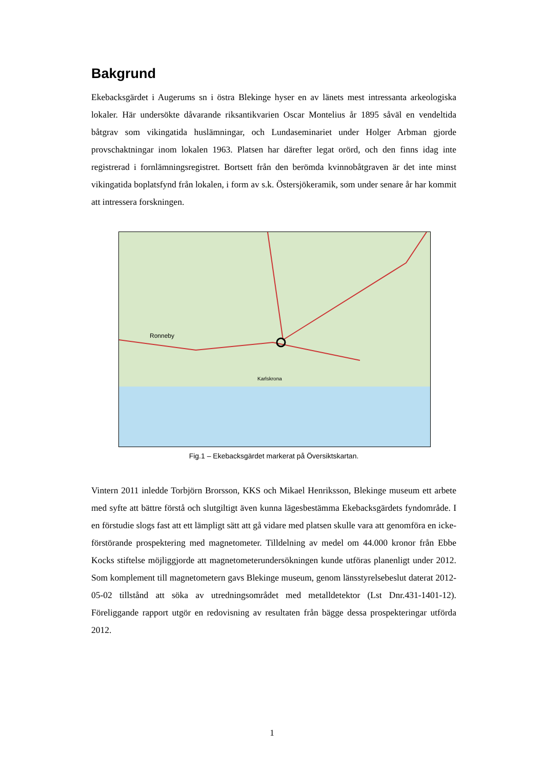Bakgrund
Ekebacksgärdet i Augerums sn i östra Blekinge hyser en av länets mest intressanta arkeologiska lokaler. Här undersökte dåvarande riksantikvarien Oscar Montelius år 1895 såväl en vendeltida båtgrav som vikingatida huslämningar, och Lundaseminariet under Holger Arbman gjorde provschaktningar inom lokalen 1963. Platsen har därefter legat orörd, och den finns idag inte registrerad i fornlämningsregistret. Bortsett från den berömda kvinnobåtgraven är det inte minst vikingatida boplatsfynd från lokalen, i form av s.k. Östersjökeramik, som under senare år har kommit att intressera forskningen.
Ronneby
Karlskrona
Fig.1 – Ekebacksgärdet markerat på Översiktskartan.
Vintern 2011 inledde Torbjörn Brorsson, KKS och Mikael Henriksson, Blekinge museum ett arbete med syfte att bättre förstå och slutgiltigt även kunna lägesbestämma Ekebacksgärdets fyndområde. I en förstudie slogs fast att ett lämpligt sätt att gå vidare med platsen skulle vara att genomföra en icke-förstörande prospektering med magnetometer. Tilldelning av medel om 44.000 kronor från Ebbe Kocks stiftelse möjliggjorde att magnetometerundersökningen kunde utföras planenligt under 2012. Som komplement till magnetometern gavs Blekinge museum, genom länsstyrelsebeslut daterat 2012-05-02 tillstånd att söka av utredningsområdet med metalldetektor (Lst Dnr.431-1401-12). Föreliggande rapport utgör en redovisning av resultaten från bägge dessa prospekteringar utförda 2012.
1